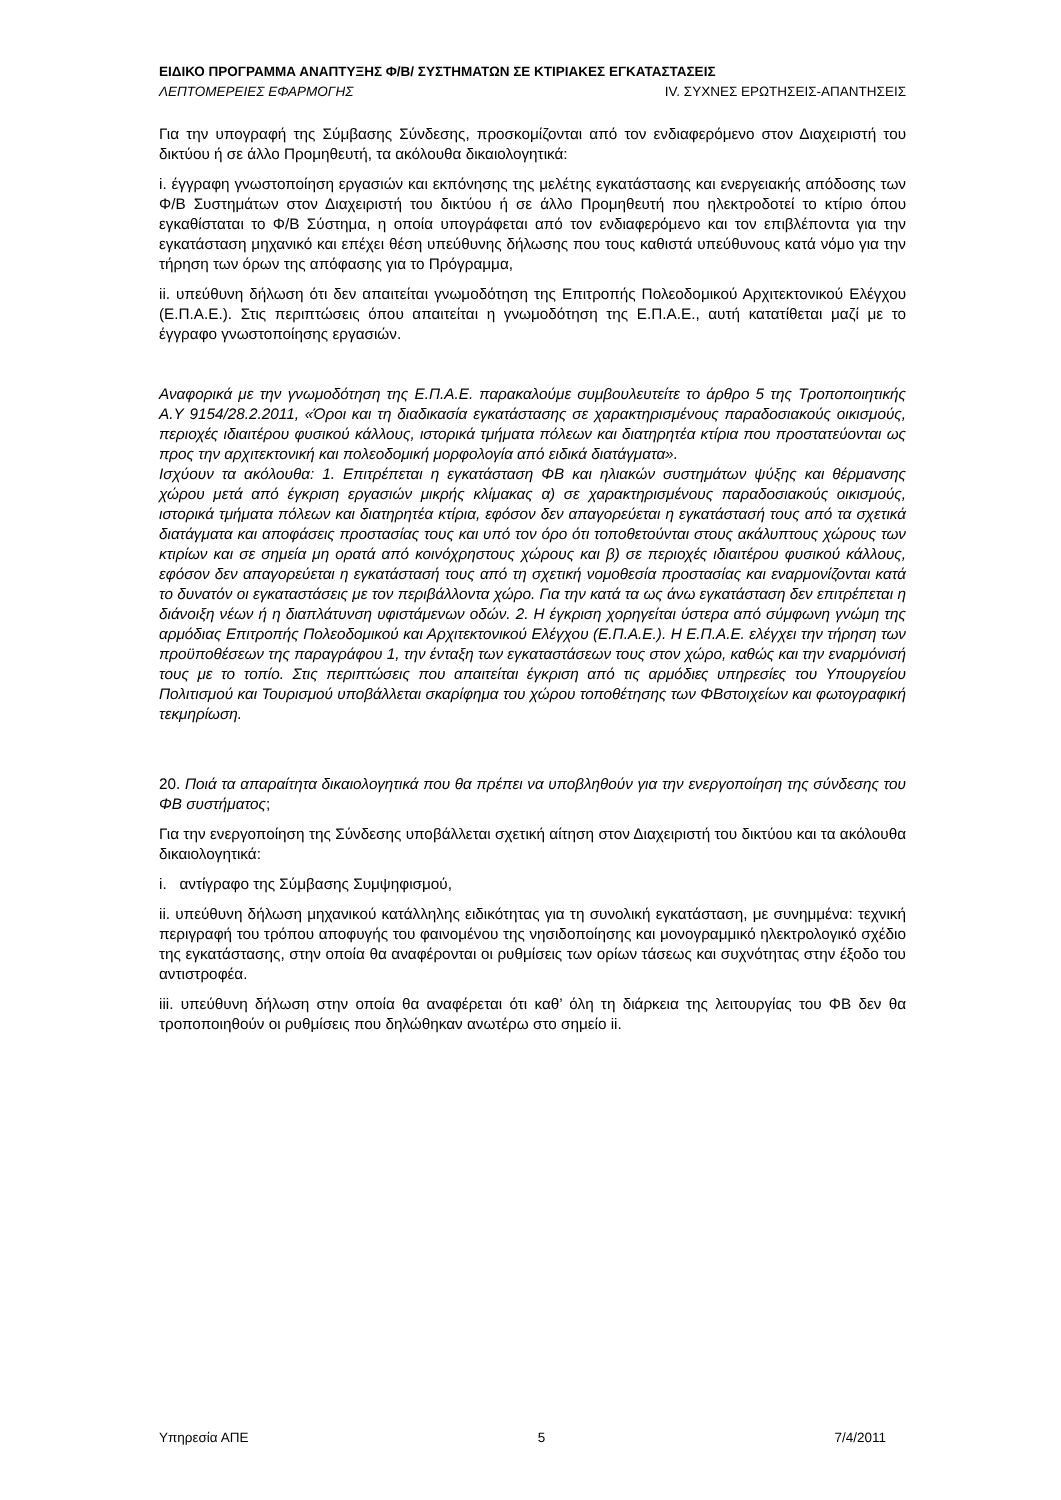ΕΙΔΙΚΟ ΠΡΟΓΡΑΜΜΑ ΑΝΑΠΤΥΞΗΣ Φ/Β/ ΣΥΣΤΗΜΑΤΩΝ ΣΕ ΚΤΙΡΙΑΚΕΣ ΕΓΚΑΤΑΣΤΑΣΕΙΣ
ΛΕΠΤΟΜΕΡΕΙΕΣ ΕΦΑΡΜΟΓΗΣ IV. ΣΥΧΝΕΣ ΕΡΩΤΗΣΕΙΣ-ΑΠΑΝΤΗΣΕΙΣ
Για την υπογραφή της Σύμβασης Σύνδεσης, προσκομίζονται από τον ενδιαφερόμενο στον Διαχειριστή του δικτύου ή σε άλλο Προμηθευτή, τα ακόλουθα δικαιολογητικά:
i. έγγραφη γνωστοποίηση εργασιών και εκπόνησης της μελέτης εγκατάστασης και ενεργειακής απόδοσης των Φ/Β Συστημάτων στον Διαχειριστή του δικτύου ή σε άλλο Προμηθευτή που ηλεκτροδοτεί το κτίριο όπου εγκαθίσταται το Φ/Β Σύστημα, η οποία υπογράφεται από τον ενδιαφερόμενο και τον επιβλέποντα για την εγκατάσταση μηχανικό και επέχει θέση υπεύθυνης δήλωσης που τους καθιστά υπεύθυνους κατά νόμο για την τήρηση των όρων της απόφασης για το Πρόγραμμα,
ii. υπεύθυνη δήλωση ότι δεν απαιτείται γνωμοδότηση της Επιτροπής Πολεοδομικού Αρχιτεκτονικού Ελέγχου (Ε.Π.Α.Ε.). Στις περιπτώσεις όπου απαιτείται η γνωμοδότηση της Ε.Π.Α.Ε., αυτή κατατίθεται μαζί με το έγγραφο γνωστοποίησης εργασιών.
Αναφορικά με την γνωμοδότηση της Ε.Π.Α.Ε. παρακαλούμε συμβουλευτείτε το άρθρο 5 της Τροποποιητικής Α.Υ 9154/28.2.2011, «Όροι και τη διαδικασία εγκατάστασης σε χαρακτηρισμένους παραδοσιακούς οικισμούς, περιοχές ιδιαιτέρου φυσικού κάλλους, ιστορικά τμήματα πόλεων και διατηρητέα κτίρια που προστατεύονται ως προς την αρχιτεκτονική και πολεοδομική μορφολογία από ειδικά διατάγματα».
Ισχύουν τα ακόλουθα: 1. Επιτρέπεται η εγκατάσταση ΦΒ και ηλιακών συστημάτων ψύξης και θέρμανσης χώρου μετά από έγκριση εργασιών μικρής κλίμακας α) σε χαρακτηρισμένους παραδοσιακούς οικισμούς, ιστορικά τμήματα πόλεων και διατηρητέα κτίρια, εφόσον δεν απαγορεύεται η εγκατάστασή τους από τα σχετικά διατάγματα και αποφάσεις προστασίας τους και υπό τον όρο ότι τοποθετούνται στους ακάλυπτους χώρους των κτιρίων και σε σημεία μη ορατά από κοινόχρηστους χώρους και β) σε περιοχές ιδιαιτέρου φυσικού κάλλους, εφόσον δεν απαγορεύεται η εγκατάστασή τους από τη σχετική νομοθεσία προστασίας και εναρμονίζονται κατά το δυνατόν οι εγκαταστάσεις με τον περιβάλλοντα χώρο. Για την κατά τα ως άνω εγκατάσταση δεν επιτρέπεται η διάνοιξη νέων ή η διαπλάτυνση υφιστάμενων οδών. 2. Η έγκριση χορηγείται ύστερα από σύμφωνη γνώμη της αρμόδιας Επιτροπής Πολεοδομικού και Αρχιτεκτονικού Ελέγχου (Ε.Π.Α.Ε.). Η Ε.Π.Α.Ε. ελέγχει την τήρηση των προϋποθέσεων της παραγράφου 1, την ένταξη των εγκαταστάσεων τους στον χώρο, καθώς και την εναρμόνισή τους με το τοπίο. Στις περιπτώσεις που απαιτείται έγκριση από τις αρμόδιες υπηρεσίες του Υπουργείου Πολιτισμού και Τουρισμού υποβάλλεται σκαρίφημα του χώρου τοποθέτησης των ΦΒστοιχείων και φωτογραφική τεκμηρίωση.
20. Ποιά τα απαραίτητα δικαιολογητικά που θα πρέπει να υποβληθούν για την ενεργοποίηση της σύνδεσης του ΦΒ συστήματος;
Για την ενεργοποίηση της Σύνδεσης υποβάλλεται σχετική αίτηση στον Διαχειριστή του δικτύου και τα ακόλουθα δικαιολογητικά:
i. αντίγραφο της Σύμβασης Συμψηφισμού,
ii. υπεύθυνη δήλωση μηχανικού κατάλληλης ειδικότητας για τη συνολική εγκατάσταση, με συνημμένα: τεχνική περιγραφή του τρόπου αποφυγής του φαινομένου της νησιδοποίησης και μονογραμμικό ηλεκτρολογικό σχέδιο της εγκατάστασης, στην οποία θα αναφέρονται οι ρυθμίσεις των ορίων τάσεως και συχνότητας στην έξοδο του αντιστροφέα.
iii. υπεύθυνη δήλωση στην οποία θα αναφέρεται ότι καθ’ όλη τη διάρκεια της λειτουργίας του ΦΒ δεν θα τροποποιηθούν οι ρυθμίσεις που δηλώθηκαν ανωτέρω στο σημείο ii.
Υπηρεσία ΑΠΕ 5 7/4/2011